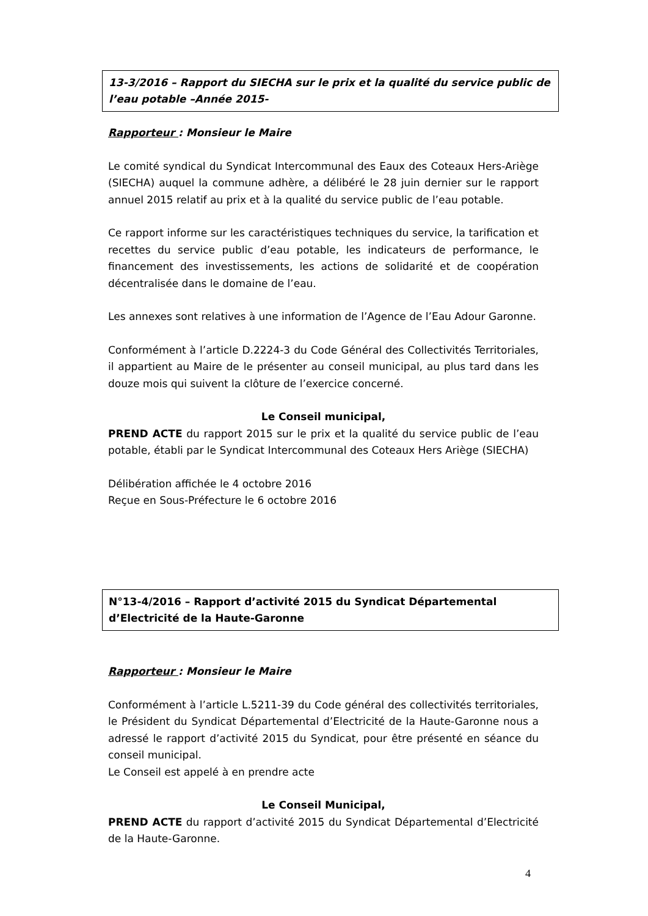13-3/2016 – Rapport du SIECHA sur le prix et la qualité du service public de l’eau potable –Année 2015-
Rapporteur : Monsieur le Maire
Le comité syndical du Syndicat Intercommunal des Eaux des Coteaux Hers-Ariège (SIECHA) auquel la commune adhère, a délibéré le 28 juin dernier sur le rapport annuel 2015 relatif au prix et à la qualité du service public de l’eau potable.
Ce rapport informe sur les caractéristiques techniques du service, la tarification et recettes du service public d’eau potable, les indicateurs de performance, le financement des investissements, les actions de solidarité et de coopération décentralisée dans le domaine de l’eau.
Les annexes sont relatives à une information de l’Agence de l’Eau Adour Garonne.
Conformément à l’article D.2224-3 du Code Général des Collectivités Territoriales, il appartient au Maire de le présenter au conseil municipal, au plus tard dans les douze mois qui suivent la clôture de l’exercice concerné.
Le Conseil municipal,
PREND ACTE du rapport 2015 sur le prix et la qualité du service public de l’eau potable, établi par le Syndicat Intercommunal des Coteaux Hers Ariège (SIECHA)
Délibération affichée le 4 octobre 2016
Reçue en Sous-Préfecture le 6 octobre 2016
N°13-4/2016 – Rapport d’activité 2015 du Syndicat Départemental d’Electricité de la Haute-Garonne
Rapporteur : Monsieur le Maire
Conformément à l’article L.5211-39 du Code général des collectivités territoriales, le Président du Syndicat Départemental d’Electricité de la Haute-Garonne nous a adressé le rapport d’activité 2015 du Syndicat, pour être présenté en séance du conseil municipal.
Le Conseil est appelé à en prendre acte
Le Conseil Municipal,
PREND ACTE du rapport d’activité 2015 du Syndicat Départemental d’Electricité de la Haute-Garonne.
4